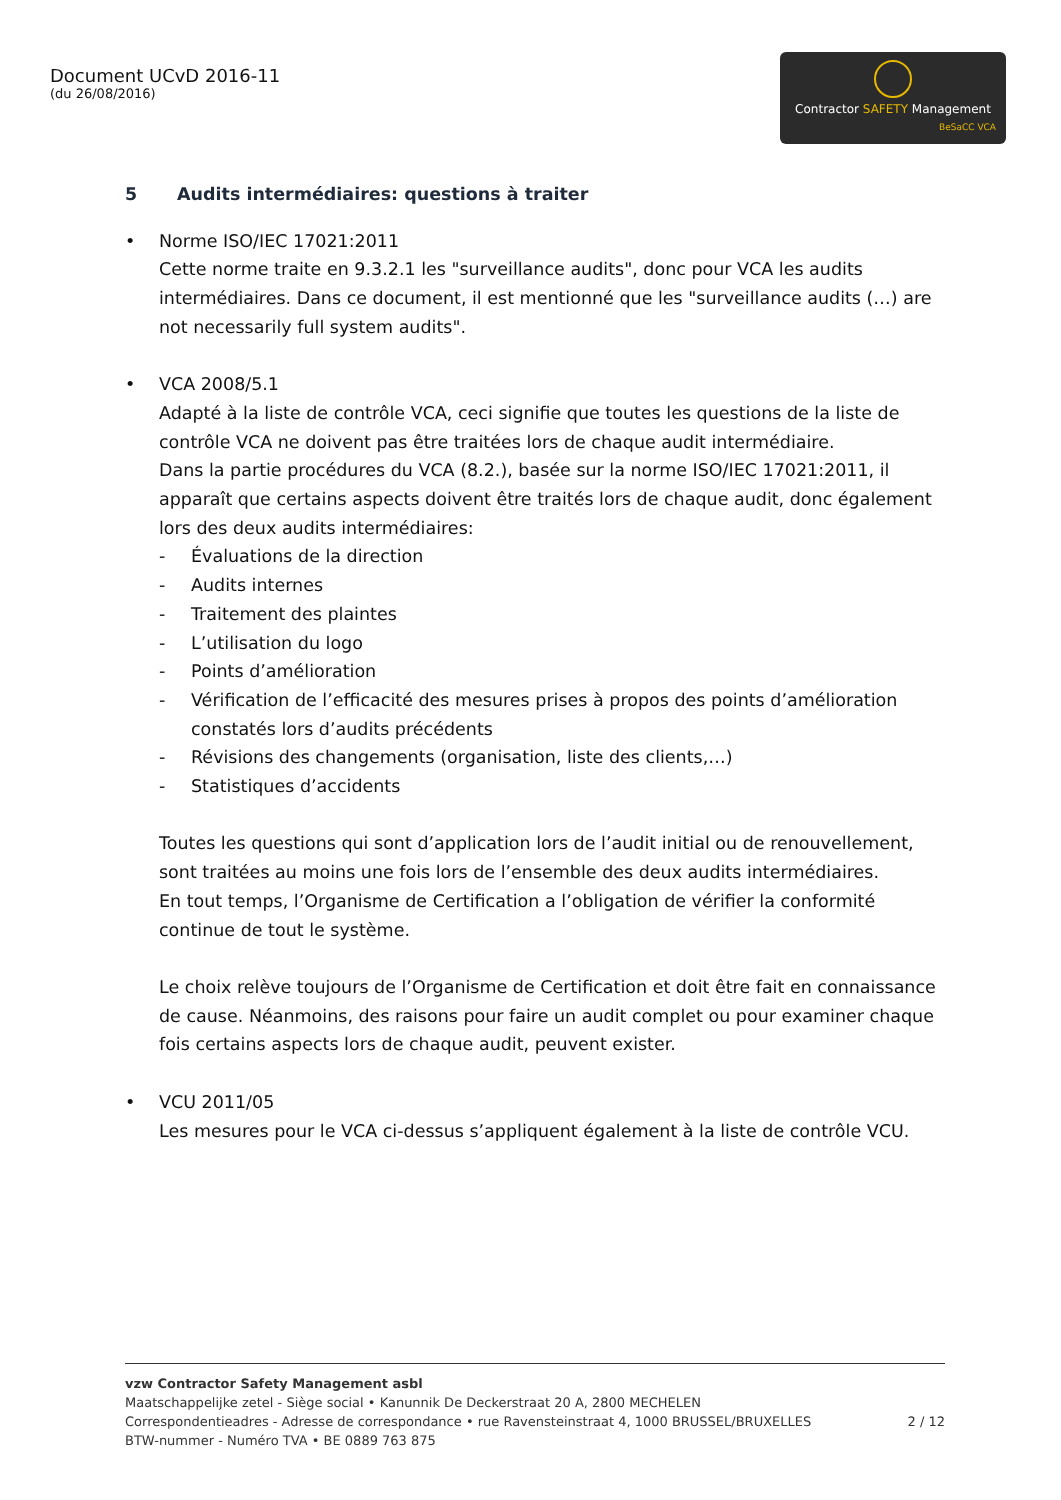Document UCvD 2016-11
(du 26/08/2016)
Contractor SAFETY Management
BeSaCC VCA
5 Audits intermédiaires: questions à traiter
• Norme ISO/IEC 17021:2011
Cette norme traite en 9.3.2.1 les "surveillance audits", donc pour VCA les audits intermédiaires. Dans ce document, il est mentionné que les "surveillance audits (…) are not necessarily full system audits".
• VCA 2008/5.1
Adapté à la liste de contrôle VCA, ceci signifie que toutes les questions de la liste de contrôle VCA ne doivent pas être traitées lors de chaque audit intermédiaire.
Dans la partie procédures du VCA (8.2.), basée sur la norme ISO/IEC 17021:2011, il apparaît que certains aspects doivent être traités lors de chaque audit, donc également lors des deux audits intermédiaires:
- Évaluations de la direction
- Audits internes
- Traitement des plaintes
- L’utilisation du logo
- Points d’amélioration
- Vérification de l’efficacité des mesures prises à propos des points d’amélioration constatés lors d’audits précédents
- Révisions des changements (organisation, liste des clients,…)
- Statistiques d’accidents
Toutes les questions qui sont d’application lors de l’audit initial ou de renouvellement, sont traitées au moins une fois lors de l’ensemble des deux audits intermédiaires.
En tout temps, l’Organisme de Certification a l’obligation de vérifier la conformité continue de tout le système.
Le choix relève toujours de l’Organisme de Certification et doit être fait en connaissance de cause. Néanmoins, des raisons pour faire un audit complet ou pour examiner chaque fois certains aspects lors de chaque audit, peuvent exister.
• VCU 2011/05
Les mesures pour le VCA ci-dessus s’appliquent également à la liste de contrôle VCU.
vzw Contractor Safety Management asbl
Maatschappelijke zetel - Siège social • Kanunnik De Deckerstraat 20 A, 2800 MECHELEN
Correspondentieadres - Adresse de correspondance • rue Ravensteinstraat 4, 1000 BRUSSEL/BRUXELLES 2 / 12
BTW-nummer - Numéro TVA • BE 0889 763 875